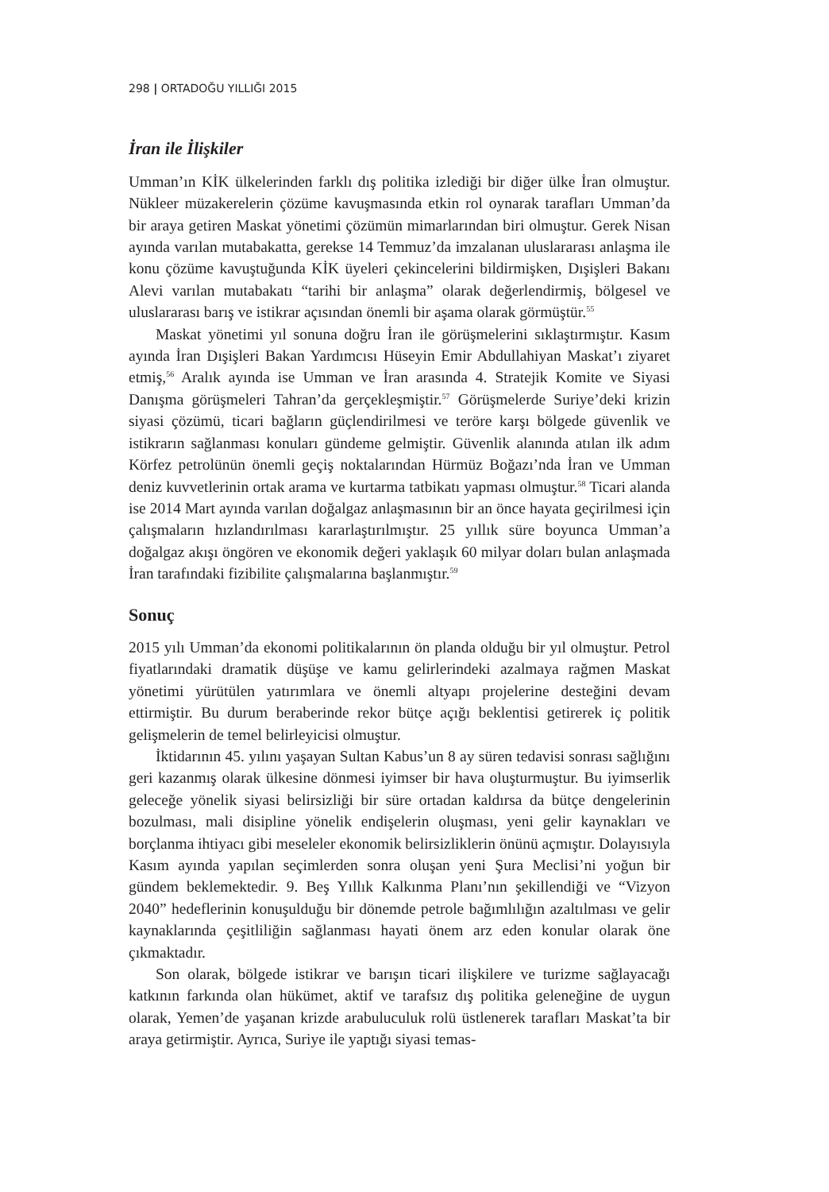298 | ORTADOĞU YILLIĞI 2015
İran ile İlişkiler
Umman’ın KİK ülkelerinden farklı dış politika izlediği bir diğer ülke İran olmuştur. Nükleer müzakerelerin çözüme kavuşmasında etkin rol oynarak tarafları Umman’da bir araya getiren Maskat yönetimi çözümün mimarlarından biri olmuştur. Gerek Nisan ayında varılan mutabakatta, gerekse 14 Temmuz’da imzalanan uluslararası anlaşma ile konu çözüme kavuştuğunda KİK üyeleri çekincelerini bildirmişken, Dışişleri Bakanı Alevi varılan mutabakatı “tarihi bir anlaşma” olarak değerlendirmiş, bölgesel ve uluslararası barış ve istikrar açısından önemli bir aşama olarak görmüştür.<sup>55</sup>
Maskat yönetimi yıl sonuna doğru İran ile görüşmelerini sıklaştırmıştır. Kasım ayında İran Dışişleri Bakan Yardımcısı Hüseyin Emir Abdullahiyan Maskat’ı ziyaret etmiş,<sup>56</sup> Aralık ayında ise Umman ve İran arasında 4. Stratejik Komite ve Siyasi Danışma görüşmeleri Tahran’da gerçekleşmiştir.<sup>57</sup> Görüşmelerde Suriye’deki krizin siyasi çözümü, ticari bağların güçlendirilmesi ve teröre karşı bölgede güvenlik ve istikrarın sağlanması konuları gündeme gelmiştir. Güvenlik alanında atılan ilk adım Körfez petrolünün önemli geçiş noktalarından Hürmüz Boğazı’nda İran ve Umman deniz kuvvetlerinin ortak arama ve kurtarma tatbikatı yapması olmuştur.<sup>58</sup> Ticari alanda ise 2014 Mart ayında varılan doğalgaz anlaşmasının bir an önce hayata geçirilmesi için çalışmaların hızlandırılması kararlaştırılmıştır. 25 yıllık süre boyunca Umman’a doğalgaz akışı öngören ve ekonomik değeri yaklaşık 60 milyar doları bulan anlaşmada İran tarafındaki fizibilite çalışmalarına başlanmıştır.<sup>59</sup>
Sonuç
2015 yılı Umman’da ekonomi politikalarının ön planda olduğu bir yıl olmuştur. Petrol fiyatlarındaki dramatik düşüşe ve kamu gelirlerindeki azalmaya rağmen Maskat yönetimi yürütülen yatırımlara ve önemli altyapı projelerine desteğini devam ettirmiştir. Bu durum beraberinde rekor bütçe açığı beklentisi getirerek iç politik gelişmelerin de temel belirleyicisi olmuştur.
İktidarının 45. yılını yaşayan Sultan Kabus’un 8 ay süren tedavisi sonrası sağlığını geri kazanmış olarak ülkesine dönmesi iyimser bir hava oluşturmuştur. Bu iyimserlik geleceğe yönelik siyasi belirsizliği bir süre ortadan kaldırsa da bütçe dengelerinin bozulması, mali disipline yönelik endişelerin oluşması, yeni gelir kaynakları ve borçlanma ihtiyacı gibi meseleler ekonomik belirsizliklerin önünü açmıştır. Dolayısıyla Kasım ayında yapılan seçimlerden sonra oluşan yeni Şura Meclisi’ni yoğun bir gündem beklemektedir. 9. Beş Yıllık Kalkınma Planı’nın şekillendiği ve “Vizyon 2040” hedeflerinin konuşulduğu bir dönemde petrole bağımlılığın azaltılması ve gelir kaynaklarında çeşitliliğin sağlanması hayati önem arz eden konular olarak öne çıkmaktadır.
Son olarak, bölgede istikrar ve barışın ticari ilişkilere ve turizme sağlayacağı katkının farkında olan hükümet, aktif ve tarafsız dış politika geleneğine de uygun olarak, Yemen’de yaşanan krizde arabuluculuk rolü üstlenerek tarafları Maskat’ta bir araya getirmiştir. Ayrıca, Suriye ile yaptığı siyasi temas-